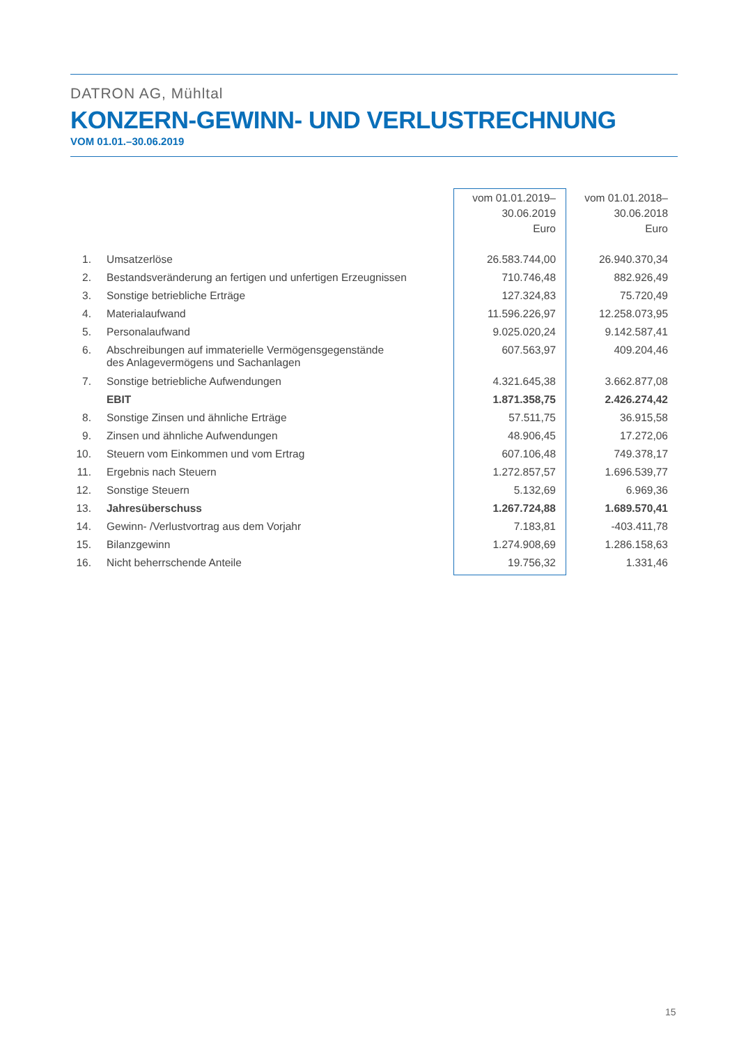DATRON AG, Mühltal
KONZERN-GEWINN- UND VERLUSTRECHNUNG
VOM 01.01.–30.06.2019
| | | vom 01.01.2019– 30.06.2019 Euro | vom 01.01.2018– 30.06.2018 Euro |
| --- | --- | --- | --- |
| 1. | Umsatzerlöse | 26.583.744,00 | 26.940.370,34 |
| 2. | Bestandsveränderung an fertigen und unfertigen Erzeugnissen | 710.746,48 | 882.926,49 |
| 3. | Sonstige betriebliche Erträge | 127.324,83 | 75.720,49 |
| 4. | Materialaufwand | 11.596.226,97 | 12.258.073,95 |
| 5. | Personalaufwand | 9.025.020,24 | 9.142.587,41 |
| 6. | Abschreibungen auf immaterielle Vermögensgegenstände des Anlagevermögens und Sachanlagen | 607.563,97 | 409.204,46 |
| 7. | Sonstige betriebliche Aufwendungen | 4.321.645,38 | 3.662.877,08 |
| | EBIT | 1.871.358,75 | 2.426.274,42 |
| 8. | Sonstige Zinsen und ähnliche Erträge | 57.511,75 | 36.915,58 |
| 9. | Zinsen und ähnliche Aufwendungen | 48.906,45 | 17.272,06 |
| 10. | Steuern vom Einkommen und vom Ertrag | 607.106,48 | 749.378,17 |
| 11. | Ergebnis nach Steuern | 1.272.857,57 | 1.696.539,77 |
| 12. | Sonstige Steuern | 5.132,69 | 6.969,36 |
| 13. | Jahresüberschuss | 1.267.724,88 | 1.689.570,41 |
| 14. | Gewinn- /Verlustvortrag aus dem Vorjahr | 7.183,81 | -403.411,78 |
| 15. | Bilanzgewinn | 1.274.908,69 | 1.286.158,63 |
| 16. | Nicht beherrschende Anteile | 19.756,32 | 1.331,46 |
15